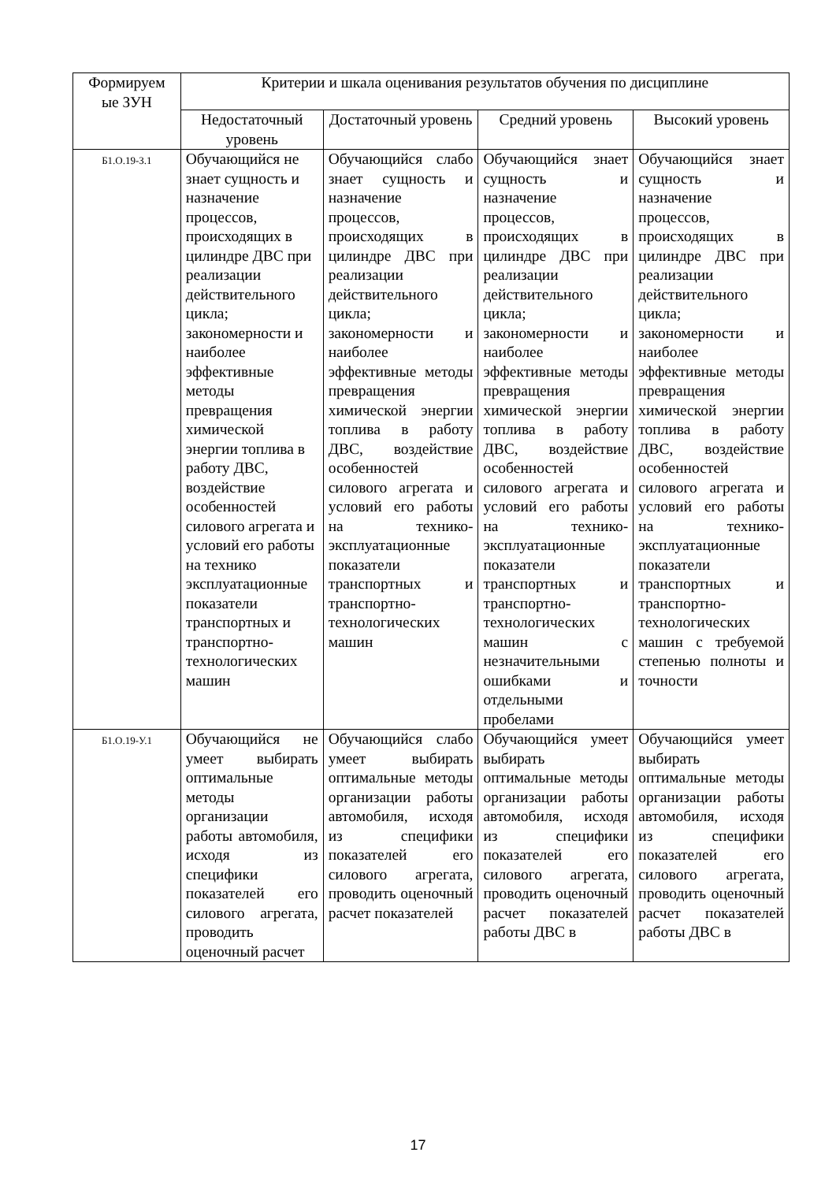| Формируем ые ЗУН | Критерии и шкала оценивания результатов обучения по дисциплине | | | |
| --- | --- | --- | --- | --- |
| | Недостаточный уровень | Достаточный уровень | Средний уровень | Высокий уровень |
| Б1.О.19-З.1 | Обучающийся не знает сущность и назначение процессов, происходящих в цилиндре ДВС при реализации действительного цикла; закономерности и наиболее эффективные методы превращения химической энергии топлива в работу ДВС, воздействие особенностей силового агрегата и условий его работы на технико эксплуатационные показатели транспортных и транспортно-технологических машин | Обучающийся слабо знает сущность и назначение процессов, происходящих в цилиндре ДВС при реализации действительного цикла; закономерности и наиболее эффективные методы превращения химической энергии топлива в работу ДВС, воздействие особенностей силового агрегата и условий его работы на технико-эксплуатационные показатели транспортных и транспортно-технологических машин | Обучающийся знает сущность и назначение процессов, происходящих в цилиндре ДВС при реализации действительного цикла; закономерности и наиболее эффективные методы превращения химической энергии топлива в работу ДВС, воздействие особенностей силового агрегата и условий его работы на технико-эксплуатационные показатели транспортных и транспортно-технологических машин с незначительными ошибками и отдельными пробелами | Обучающийся знает сущность и назначение процессов, происходящих в цилиндре ДВС при реализации действительного цикла; закономерности и наиболее эффективные методы превращения химической энергии топлива в работу ДВС, воздействие особенностей силового агрегата и условий его работы на технико-эксплуатационные показатели транспортных и транспортно-технологических машин с требуемой степенью полноты и точности |
| Б1.О.19-У.1 | Обучающийся не умеет выбирать оптимальные методы организации работы автомобиля, исходя из специфики показателей его силового агрегата, проводить оценочный расчет | Обучающийся слабо умеет выбирать оптимальные методы организации работы автомобиля, исходя из специфики показателей его силового агрегата, проводить оценочный расчет показателей | Обучающийся умеет выбирать оптимальные методы организации работы автомобиля, исходя из специфики показателей его силового агрегата, проводить оценочный расчет показателей работы ДВС в | Обучающийся умеет выбирать оптимальные методы организации работы автомобиля, исходя из специфики показателей его силового агрегата, проводить оценочный расчет показателей работы ДВС в |
17